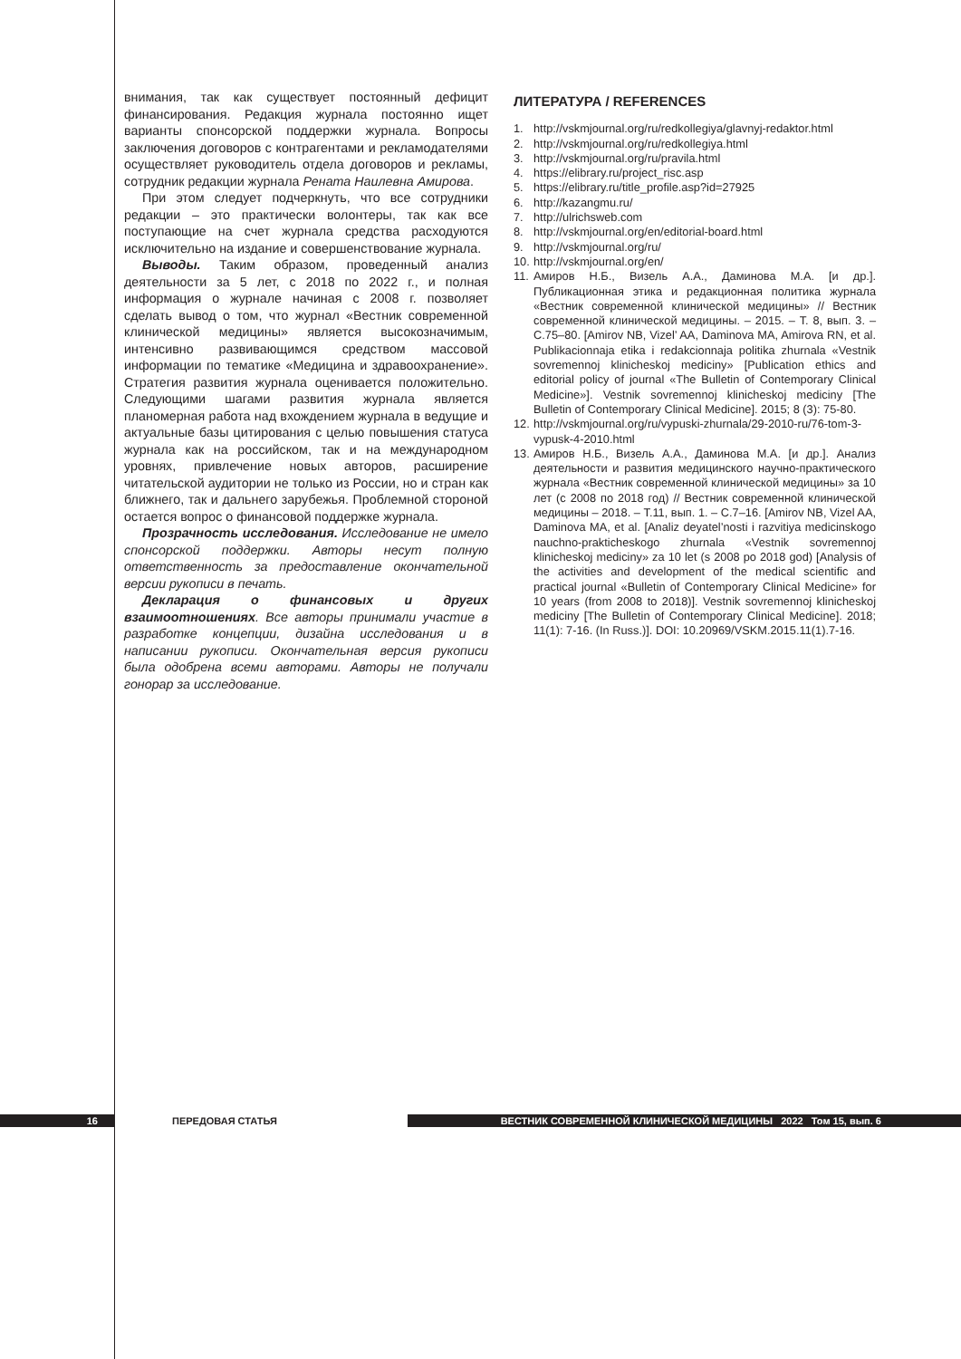внимания, так как существует постоянный дефицит финансирования. Редакция журнала постоянно ищет варианты спонсорской поддержки журнала. Вопросы заключения договоров с контрагентами и рекламодателями осуществляет руководитель отдела договоров и рекламы, сотрудник редакции журнала Рената Наилевна Амирова.
При этом следует подчеркнуть, что все сотрудники редакции – это практически волонтеры, так как все поступающие на счет журнала средства расходуются исключительно на издание и совершенствование журнала.
Выводы. Таким образом, проведенный анализ деятельности за 5 лет, с 2018 по 2022 г., и полная информация о журнале начиная с 2008 г. позволяет сделать вывод о том, что журнал «Вестник современной клинической медицины» является высокозначимым, интенсивно развивающимся средством массовой информации по тематике «Медицина и здравоохранение». Стратегия развития журнала оценивается положительно. Следующими шагами развития журнала является планомерная работа над вхождением журнала в ведущие и актуальные базы цитирования с целью повышения статуса журнала как на российском, так и на международном уровнях, привлечение новых авторов, расширение читательской аудитории не только из России, но и стран как ближнего, так и дальнего зарубежья. Проблемной стороной остается вопрос о финансовой поддержке журнала.
Прозрачность исследования. Исследование не имело спонсорской поддержки. Авторы несут полную ответственность за предоставление окончательной версии рукописи в печать.
Декларация о финансовых и других взаимоотношениях. Все авторы принимали участие в разработке концепции, дизайна исследования и в написании рукописи. Окончательная версия рукописи была одобрена всеми авторами. Авторы не получали гонорар за исследование.
ЛИТЕРАТУРА / REFERENCES
1. http://vskmjournal.org/ru/redkollegiya/glavnyj-redaktor.html
2. http://vskmjournal.org/ru/redkollegiya.html
3. http://vskmjournal.org/ru/pravila.html
4. https://elibrary.ru/project_risc.asp
5. https://elibrary.ru/title_profile.asp?id=27925
6. http://kazangmu.ru/
7. http://ulrichsweb.com
8. http://vskmjournal.org/en/editorial-board.html
9. http://vskmjournal.org/ru/
10. http://vskmjournal.org/en/
11. Амиров Н.Б., Визель А.А., Даминова М.А. [и др.]. Публикационная этика и редакционная политика журнала «Вестник современной клинической медицины» // Вестник современной клинической медицины. – 2015. – Т. 8, вып. 3. – С.75–80. [Amirov NB, Vizel’ AA, Daminova MA, Amirova RN, et al. Publikacionnaja etika i redakcionnaja politika zhurnala «Vestnik sovremennoj klinicheskoj mediciny» [Publication ethics and editorial policy of journal «The Bulletin of Contemporary Clinical Medicine»]. Vestnik sovremennoj klinicheskoj mediciny [The Bulletin of Contemporary Clinical Medicine]. 2015; 8 (3): 75-80.
12. http://vskmjournal.org/ru/vypuski-zhurnala/29-2010-ru/76-tom-3-vypusk-4-2010.html
13. Амиров Н.Б., Визель А.А., Даминова М.А. [и др.]. Анализ деятельности и развития медицинского научно-практического журнала «Вестник современной клинической медицины» за 10 лет (с 2008 по 2018 год) // Вестник современной клинической медицины – 2018. – Т.11, вып. 1. – С.7–16. [Amirov NB, Vizel AA, Daminova MA, et al. [Analiz deyatel’nosti i razvitiya medicinskogo nauchno-prakticheskogo zhurnala «Vestnik sovremennoj klinicheskoj mediciny» za 10 let (s 2008 po 2018 god) [Analysis of the activities and development of the medical scientific and practical journal «Bulletin of Contemporary Clinical Medicine» for 10 years (from 2008 to 2018)]. Vestnik sovremennoj klinicheskoj mediciny [The Bulletin of Contemporary Clinical Medicine]. 2018; 11(1): 7-16. (In Russ.)]. DOI: 10.20969/VSKM.2015.11(1).7-16.
16 ПЕРЕДОВАЯ СТАТЬЯ ВЕСТНИК СОВРЕМЕННОЙ КЛИНИЧЕСКОЙ МЕДИЦИНЫ 2022 Том 15, вып. 6